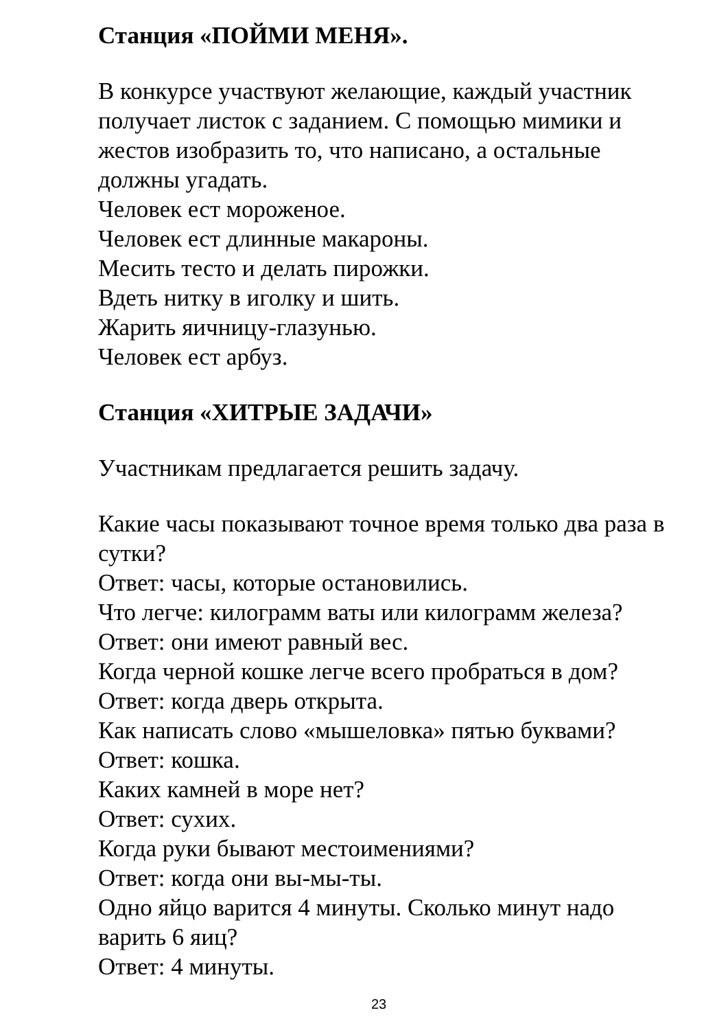Станция «ПОЙМИ МЕНЯ».
В конкурсе участвуют желающие, каждый участник получает листок с заданием. С помощью мимики и жестов изобразить то, что написано, а остальные должны угадать.
Человек ест мороженое.
Человек ест длинные макароны.
Месить тесто и делать пирожки.
Вдеть нитку в иголку и шить.
Жарить яичницу-глазунью.
Человек ест арбуз.
Станция «ХИТРЫЕ ЗАДАЧИ»
Участникам предлагается решить задачу.
Какие часы показывают точное время только два раза в сутки?
Ответ: часы, которые остановились.
Что легче: килограмм ваты или килограмм железа?
Ответ: они имеют равный вес.
Когда черной кошке легче всего пробраться в дом?
Ответ: когда дверь открыта.
Как написать слово «мышеловка» пятью буквами?
Ответ: кошка.
Каких камней в море нет?
Ответ: сухих.
Когда руки бывают местоимениями?
Ответ: когда они вы-мы-ты.
Одно яйцо варится 4 минуты. Сколько минут надо варить 6 яиц?
Ответ: 4 минуты.
23